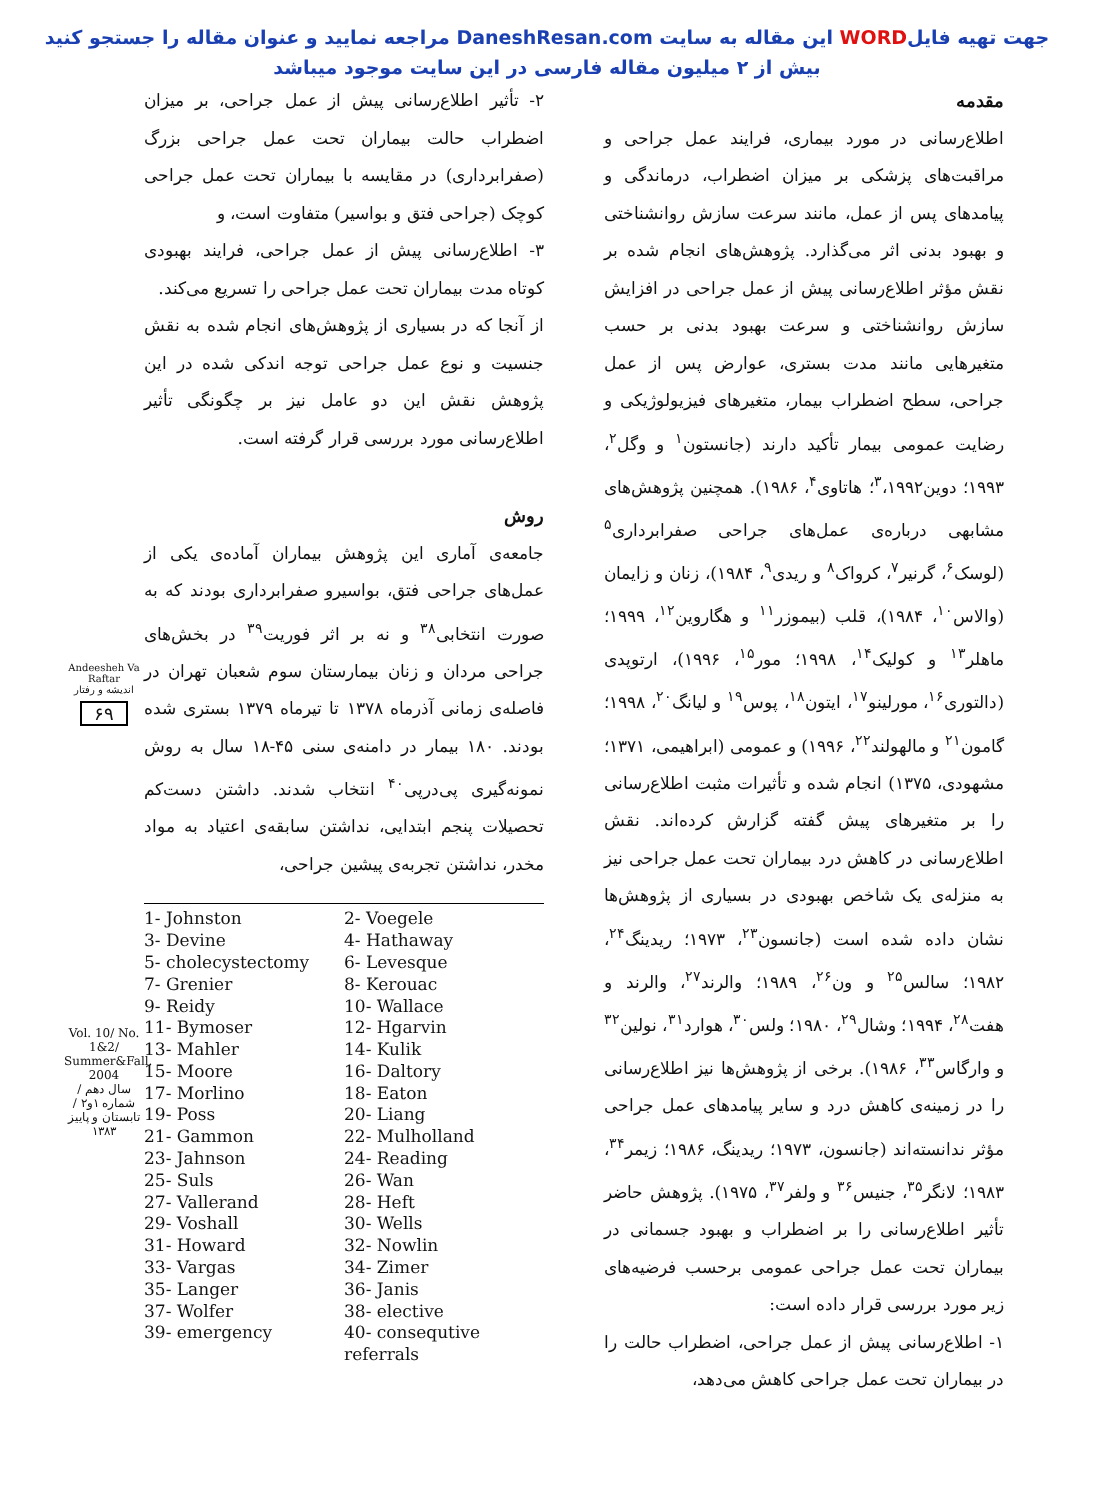جهت تهیه فایلWORD این مقاله به سایت DaneshResan.com مراجعه نمایید و عنوان مقاله را جستجو کنید
بیش از ۲ میلیون مقاله فارسی در این سایت موجود میباشد
مقدمه
اطلاع‌رسانی در مورد بیماری، فرایند عمل جراحی و مراقبت‌های پزشکی بر میزان اضطراب، درماندگی و پیامدهای پس از عمل، مانند سرعت سازش روانشناختی و بهبود بدنی اثر می‌گذارد. پژوهش‌های انجام شده بر نقش مؤثر اطلاع‌رسانی پیش از عمل جراحی در افزایش سازش روانشناختی و سرعت بهبود بدنی بر حسب متغیرهایی مانند مدت بستری، عوارض پس از عمل جراحی، سطح اضطراب بیمار، متغیرهای فیزیولوژیکی و رضایت عمومی بیمار تأکید دارند (جانستون<sup>۱</sup> و وگل<sup>۲</sup>، ۱۹۹۳؛ دوین<sup>۳</sup>،۱۹۹۲؛ هاتاوی<sup>۴</sup>، ۱۹۸۶). همچنین پژوهش‌های مشابهی درباره‌ی عمل‌های جراحی صفرابرداری<sup>۵</sup> (لوسک<sup>۶</sup>، گرنیر<sup>۷</sup>، کرواک<sup>۸</sup> و ریدی<sup>۹</sup>، ۱۹۸۴)، زنان و زایمان (والاس<sup>۱۰</sup>، ۱۹۸۴)، قلب (بیموزر<sup>۱۱</sup> و هگاروین<sup>۱۲</sup>، ۱۹۹۹؛ ماهلر<sup>۱۳</sup> و کولیک<sup>۱۴</sup>، ۱۹۹۸؛ مور<sup>۱۵</sup>، ۱۹۹۶)، ارتوپدی (دالتوری<sup>۱۶</sup>، مورلینو<sup>۱۷</sup>، ایتون<sup>۱۸</sup>، پوس<sup>۱۹</sup> و لیانگ<sup>۲۰</sup>، ۱۹۹۸؛ گامون<sup>۲۱</sup> و مالهولند<sup>۲۲</sup>، ۱۹۹۶) و عمومی (ابراهیمی، ۱۳۷۱؛ مشهودی، ۱۳۷۵) انجام شده و تأثیرات مثبت اطلاع‌رسانی را بر متغیرهای پیش گفته گزارش کرده‌اند. نقش اطلاع‌رسانی در کاهش درد بیماران تحت عمل جراحی نیز به منزله‌ی یک شاخص بهبودی در بسیاری از پژوهش‌ها نشان داده شده است (جانسون<sup>۲۳</sup>، ۱۹۷۳؛ ریدینگ<sup>۲۴</sup>، ۱۹۸۲؛ سالس<sup>۲۵</sup> و ون<sup>۲۶</sup>، ۱۹۸۹؛ والرند<sup>۲۷</sup>، والرند و هفت<sup>۲۸</sup>، ۱۹۹۴؛ وشال<sup>۲۹</sup>، ۱۹۸۰؛ ولس<sup>۳۰</sup>، هوارد<sup>۳۱</sup>، نولین<sup>۳۲</sup> و وارگاس<sup>۳۳</sup>، ۱۹۸۶). برخی از پژوهش‌ها نیز اطلاع‌رسانی را در زمینه‌ی کاهش درد و سایر پیامدهای عمل جراحی مؤثر ندانسته‌اند (جانسون، ۱۹۷۳؛ ریدینگ، ۱۹۸۶؛ زیمر<sup>۳۴</sup>، ۱۹۸۳؛ لانگر<sup>۳۵</sup>، جنیس<sup>۳۶</sup> و ولفر<sup>۳۷</sup>، ۱۹۷۵). پژوهش حاضر تأثیر اطلاع‌رسانی را بر اضطراب و بهبود جسمانی در بیماران تحت عمل جراحی عمومی برحسب فرضیه‌های زیر مورد بررسی قرار داده است:
۱- اطلاع‌رسانی پیش از عمل جراحی، اضطراب حالت را در بیماران تحت عمل جراحی کاهش می‌دهد،
۲- تأثیر اطلاع‌رسانی پیش از عمل جراحی، بر میزان اضطراب حالت بیماران تحت عمل جراحی بزرگ (صفرابرداری) در مقایسه با بیماران تحت عمل جراحی کوچک (جراحی فتق و بواسیر) متفاوت است، و
۳- اطلاع‌رسانی پیش از عمل جراحی، فرایند بهبودی کوتاه مدت بیماران تحت عمل جراحی را تسریع می‌کند.
از آنجا که در بسیاری از پژوهش‌های انجام شده به نقش جنسیت و نوع عمل جراحی توجه اندکی شده در این پژوهش نقش این دو عامل نیز بر چگونگی تأثیر اطلاع‌رسانی مورد بررسی قرار گرفته است.
روش
جامعه‌ی آماری این پژوهش بیماران آماده‌ی یکی از عمل‌های جراحی فتق، بواسیرو صفرابرداری بودند که به صورت انتخابی<sup>۳۸</sup> و نه بر اثر فوریت<sup>۳۹</sup> در بخش‌های جراحی مردان و زنان بیمارستان سوم شعبان تهران در فاصله‌ی زمانی آذرماه ۱۳۷۸ تا تیرماه ۱۳۷۹ بستری شده بودند. ۱۸۰ بیمار در دامنه‌ی سنی ۴۵-۱۸ سال به روش نمونه‌گیری پی‌درپی<sup>۴۰</sup> انتخاب شدند. داشتن دست‌کم تحصیلات پنجم ابتدایی، نداشتن سابقه‌ی اعتیاد به مواد مخدر، نداشتن تجربه‌ی پیشین جراحی،
1- Johnston
2- Voegele
3- Devine
4- Hathaway
5- cholecystectomy
6- Levesque
7- Grenier
8- Kerouac
9- Reidy
10- Wallace
11- Bymoser
12- Hgarvin
13- Mahler
14- Kulik
15- Moore
16- Daltory
17- Morlino
18- Eaton
19- Poss
20- Liang
21- Gammon
22- Mulholland
23- Jahnson
24- Reading
25- Suls
26- Wan
27- Vallerand
28- Heft
29- Voshall
30- Wells
31- Howard
32- Nowlin
33- Vargas
34- Zimer
35- Langer
36- Janis
37- Wolfer
38- elective
39- emergency
40- consequtive referrals
Andeesheh Va Raftar
اندیشه و رفتار
۶۹
Vol. 10/ No. 1&2/ Summer&Fall. 2004
سال دهم / شماره ۱و۲ / تابستان و پاییز ۱۳۸۳